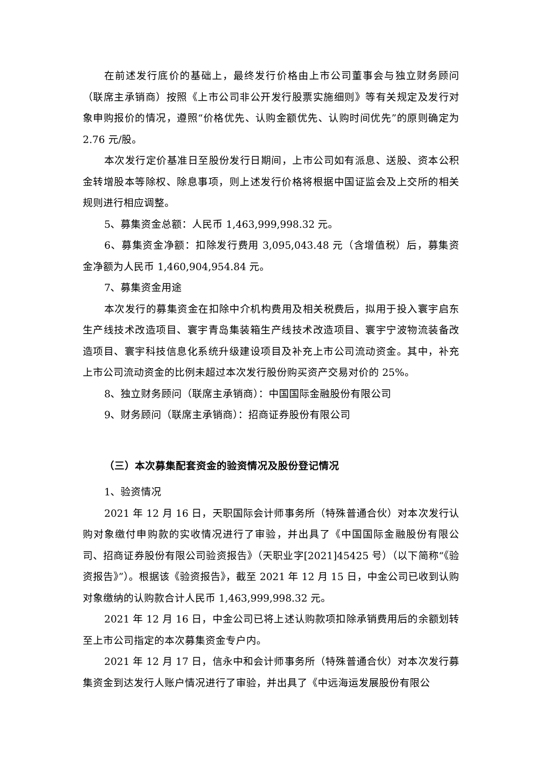在前述发行底价的基础上，最终发行价格由上市公司董事会与独立财务顾问（联席主承销商）按照《上市公司非公开发行股票实施细则》等有关规定及发行对象申购报价的情况，遵照“价格优先、认购金额优先、认购时间优先”的原则确定为 2.76 元/股。
本次发行定价基准日至股份发行日期间，上市公司如有派息、送股、资本公积金转增股本等除权、除息事项，则上述发行价格将根据中国证监会及上交所的相关规则进行相应调整。
5、募集资金总额：人民币 1,463,999,998.32 元。
6、募集资金净额：扣除发行费用 3,095,043.48 元（含增值税）后，募集资金净额为人民币 1,460,904,954.84 元。
7、募集资金用途
本次发行的募集资金在扣除中介机构费用及相关税费后，拟用于投入寰宇启东生产线技术改造项目、寰宇青岛集装箱生产线技术改造项目、寰宇宁波物流装备改造项目、寰宇科技信息化系统升级建设项目及补充上市公司流动资金。其中，补充上市公司流动资金的比例未超过本次发行股份购买资产交易对价的 25%。
8、独立财务顾问（联席主承销商）：中国国际金融股份有限公司
9、财务顾问（联席主承销商）：招商证券股份有限公司
（三）本次募集配套资金的验资情况及股份登记情况
1、验资情况
2021 年 12 月 16 日，天职国际会计师事务所（特殊普通合伙）对本次发行认购对象缴付申购款的实收情况进行了审验，并出具了《中国国际金融股份有限公司、招商证券股份有限公司验资报告》（天职业字[2021]45425 号）（以下简称“《验资报告》”）。根据该《验资报告》，截至 2021 年 12 月 15 日，中金公司已收到认购对象缴纳的认购款合计人民币 1,463,999,998.32 元。
2021 年 12 月 16 日，中金公司已将上述认购款项扣除承销费用后的余额划转至上市公司指定的本次募集资金专户内。
2021 年 12 月 17 日，信永中和会计师事务所（特殊普通合伙）对本次发行募集资金到达发行人账户情况进行了审验，并出具了《中远海运发展股份有限公